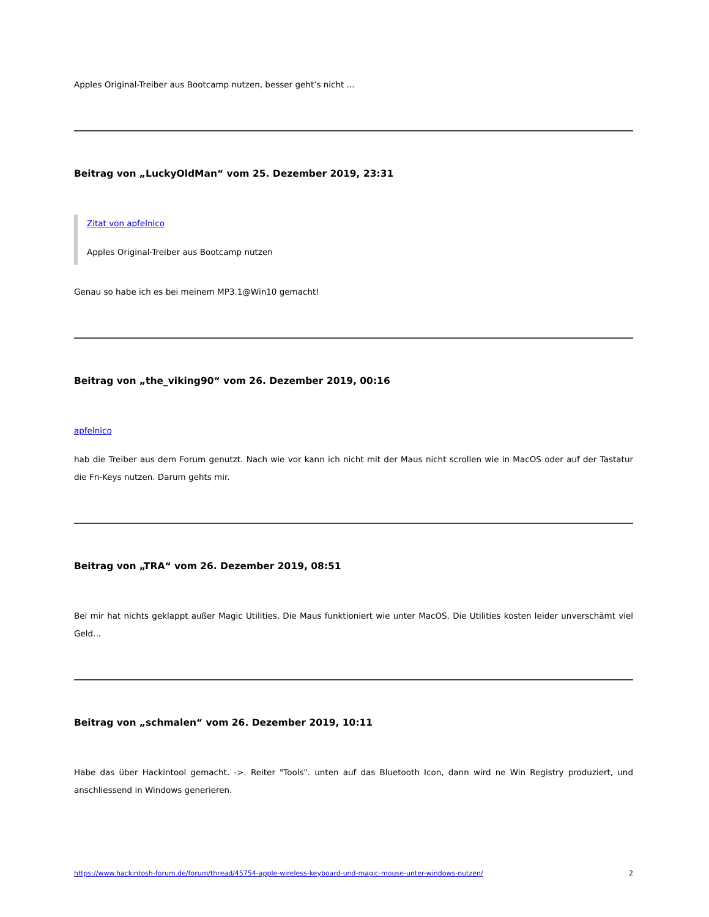Apples Original-Treiber aus Bootcamp nutzen, besser geht’s nicht ...
Beitrag von „LuckyOldMan“ vom 25. Dezember 2019, 23:31
Zitat von apfelnico
Apples Original-Treiber aus Bootcamp nutzen
Genau so habe ich es bei meinem MP3.1@Win10 gemacht!
Beitrag von „the_viking90“ vom 26. Dezember 2019, 00:16
apfelnico
hab die Treiber aus dem Forum genutzt. Nach wie vor kann ich nicht mit der Maus nicht scrollen wie in MacOS oder auf der Tastatur die Fn-Keys nutzen. Darum gehts mir.
Beitrag von „TRA“ vom 26. Dezember 2019, 08:51
Bei mir hat nichts geklappt außer Magic Utilities. Die Maus funktioniert wie unter MacOS. Die Utilities kosten leider unverschämt viel Geld...
Beitrag von „schmalen“ vom 26. Dezember 2019, 10:11
Habe das über Hackintool gemacht. ->. Reiter "Tools". unten auf das Bluetooth Icon, dann wird ne Win Registry produziert, und anschliessend in Windows generieren.
https://www.hackintosh-forum.de/forum/thread/45754-apple-wireless-keyboard-und-magic-mouse-unter-windows-nutzen/ 2